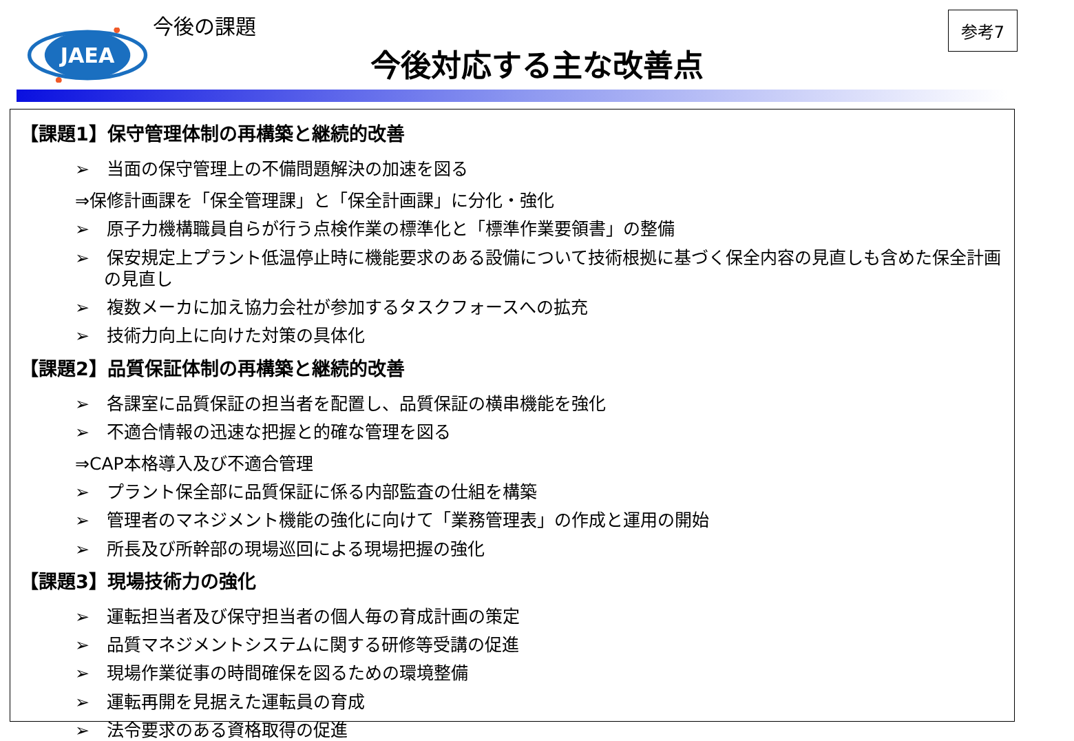JAEA
今後の課題
今後対応する主な改善点
参考7
【課題1】保守管理体制の再構築と継続的改善
➢　当面の保守管理上の不備問題解決の加速を図る
⇒保修計画課を「保全管理課」と「保全計画課」に分化・強化
➢　原子力機構職員自らが行う点検作業の標準化と「標準作業要領書」の整備
➢　保安規定上プラント低温停止時に機能要求のある設備について技術根拠に基づく保全内容の見直しも含めた保全計画の見直し
➢　複数メーカに加え協力会社が参加するタスクフォースへの拡充
➢　技術力向上に向けた対策の具体化
【課題2】品質保証体制の再構築と継続的改善
➢　各課室に品質保証の担当者を配置し、品質保証の横串機能を強化
➢　不適合情報の迅速な把握と的確な管理を図る
⇒CAP本格導入及び不適合管理
➢　プラント保全部に品質保証に係る内部監査の仕組を構築
➢　管理者のマネジメント機能の強化に向けて「業務管理表」の作成と運用の開始
➢　所長及び所幹部の現場巡回による現場把握の強化
【課題3】現場技術力の強化
➢　運転担当者及び保守担当者の個人毎の育成計画の策定
➢　品質マネジメントシステムに関する研修等受講の促進
➢　現場作業従事の時間確保を図るための環境整備
➢　運転再開を見据えた運転員の育成
➢　法令要求のある資格取得の促進